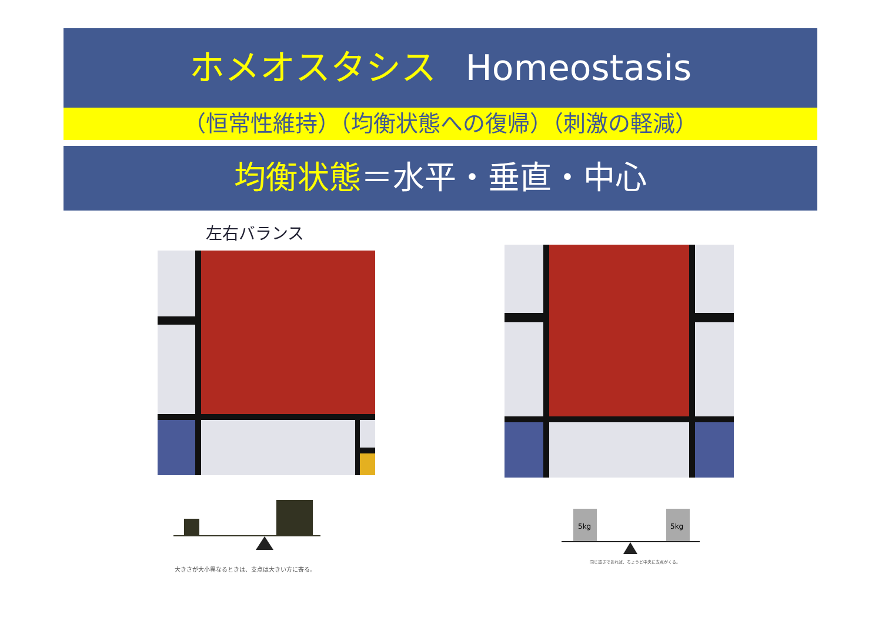ホメオスタシス Homeostasis
（恒常性維持）（均衡状態への復帰）（刺激の軽減）
均衡状態＝水平・垂直・中心
左右バランス
大きさが大小異なるときは、支点は大きい方に寄る。
5kg
5kg
同じ重さであれば、ちょうど中央に支点がくる。